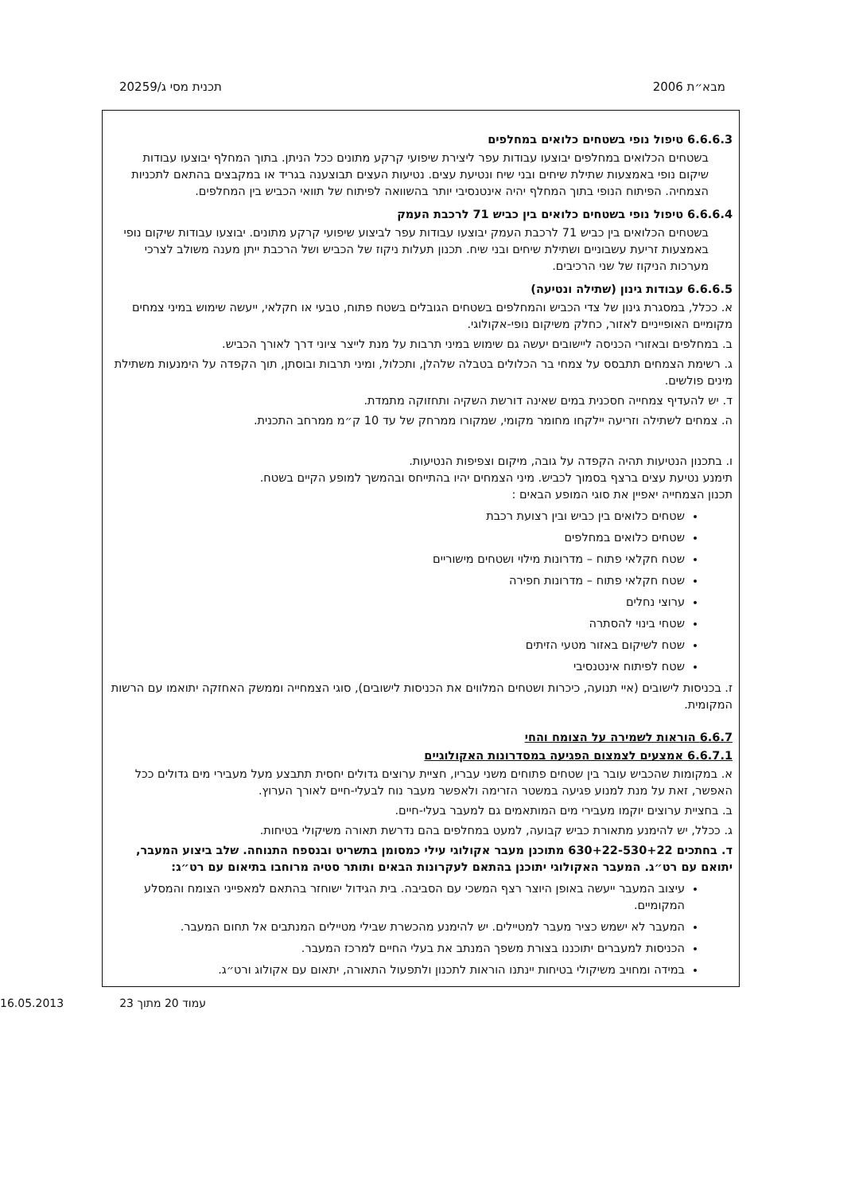מבא״ת 2006 תכנית מסי ג/20259
6.6.6.3 טיפול נופי בשטחים כלואים במחלפים
בשטחים הכלואים במחלפים יבוצעו עבודות עפר ליצירת שיפועי קרקע מתונים ככל הניתן. בתוך המחלף יבוצעו עבודות שיקום נופי באמצעות שתילת שיחים ובני שיח ונטיעת עצים. נטיעות העצים תבוצענה בגריד או במקבצים בהתאם לתכניות הצמחיה. הפיתוח הנופי בתוך המחלף יהיה אינטנסיבי יותר בהשוואה לפיתוח של תוואי הכביש בין המחלפים.
6.6.6.4 טיפול נופי בשטחים כלואים בין כביש 71 לרכבת העמק
בשטחים הכלואים בין כביש 71 לרכבת העמק יבוצעו עבודות עפר לביצוע שיפועי קרקע מתונים. יבוצעו עבודות שיקום נופי באמצעות זריעת עשבוניים ושתילת שיחים ובני שיח. תכנון תעלות ניקוז של הכביש ושל הרכבת ייתן מענה משולב לצרכי מערכות הניקוז של שני הרכיבים.
6.6.6.5 עבודות גינון (שתילה ונטיעה)
א. ככלל, במסגרת גינון של צדי הכביש והמחלפים בשטחים הגובלים בשטח פתוח, טבעי או חקלאי, ייעשה שימוש במיני צמחים מקומיים האופייניים לאזור, כחלק משיקום נופי-אקולוגי.
ב. במחלפים ובאזורי הכניסה ליישובים יעשה גם שימוש במיני תרבות על מנת לייצר ציוני דרך לאורך הכביש.
ג. רשימת הצמחים תתבסס על צמחי בר הכלולים בטבלה שלהלן, ותכלול, ומיני תרבות ובוסתן, תוך הקפדה על הימנעות משתילת מינים פולשים.
ד. יש להעדיף צמחייה חסכנית במים שאינה דורשת השקיה ותחזוקה מתמדת.
ה. צמחים לשתילה וזריעה יילקחו מחומר מקומי, שמקורו ממרחק של עד 10 ק״מ ממרחב התכנית.
ו. בתכנון הנטיעות תהיה הקפדה על גובה, מיקום וצפיפות הנטיעות.
תימנע נטיעת עצים ברצף בסמוך לכביש. מיני הצמחים יהיו בהתייחס ובהמשך למופע הקיים בשטח.
תכנון הצמחייה יאפיין את סוגי המופע הבאים :
שטחים כלואים בין כביש ובין רצועת רכבת
שטחים כלואים במחלפים
שטח חקלאי פתוח – מדרונות מילוי ושטחים מישוריים
שטח חקלאי פתוח – מדרונות חפירה
ערוצי נחלים
שטחי בינוי להסתרה
שטח לשיקום באזור מטעי הזיתים
שטח לפיתוח אינטנסיבי
ז. בכניסות לישובים (איי תנועה, כיכרות ושטחים המלווים את הכניסות לישובים), סוגי הצמחייה וממשק האחזקה יתואמו עם הרשות המקומית.
6.6.7 הוראות לשמירה על הצומח והחי
6.6.7.1 אמצעים לצמצום הפגיעה במסדרונות האקולוגיים
א. במקומות שהכביש עובר בין שטחים פתוחים משני עבריו, חציית ערוצים גדולים יחסית תתבצע מעל מעבירי מים גדולים ככל האפשר, זאת על מנת למנוע פגיעה במשטר הזרימה ולאפשר מעבר נוח לבעלי-חיים לאורך הערוץ.
ב. בחציית ערוצים יוקמו מעבירי מים המותאמים גם למעבר בעלי-חיים.
ג. ככלל, יש להימנע מתאורת כביש קבועה, למעט במחלפים בהם נדרשת תאורה משיקולי בטיחות.
ד. בחתכים 630+22-530+22 מתוכנן מעבר אקולוגי עילי כמסומן בתשריט ובנספח התנוחה. שלב ביצוע המעבר, יתואם עם רט״ג. המעבר האקולוגי יתוכנן בהתאם לעקרונות הבאים ותותר סטיה מרוחבו בתיאום עם רט״ג:
עיצוב המעבר ייעשה באופן היוצר רצף המשכי עם הסביבה. בית הגידול ישוחזר בהתאם למאפייני הצומח והמסלע המקומיים.
המעבר לא ישמש כציר מעבר למטיילים. יש להימנע מהכשרת שבילי מטיילים המנתבים אל תחום המעבר.
הכניסות למעברים יתוכננו בצורת משפך המנתב את בעלי החיים למרכז המעבר.
במידה ומחויב משיקולי בטיחות יינתנו הוראות לתכנון ולתפעול התאורה, יתאום עם אקולוג ורט״ג.
עמוד 20 מתוך 23 16.05.2013